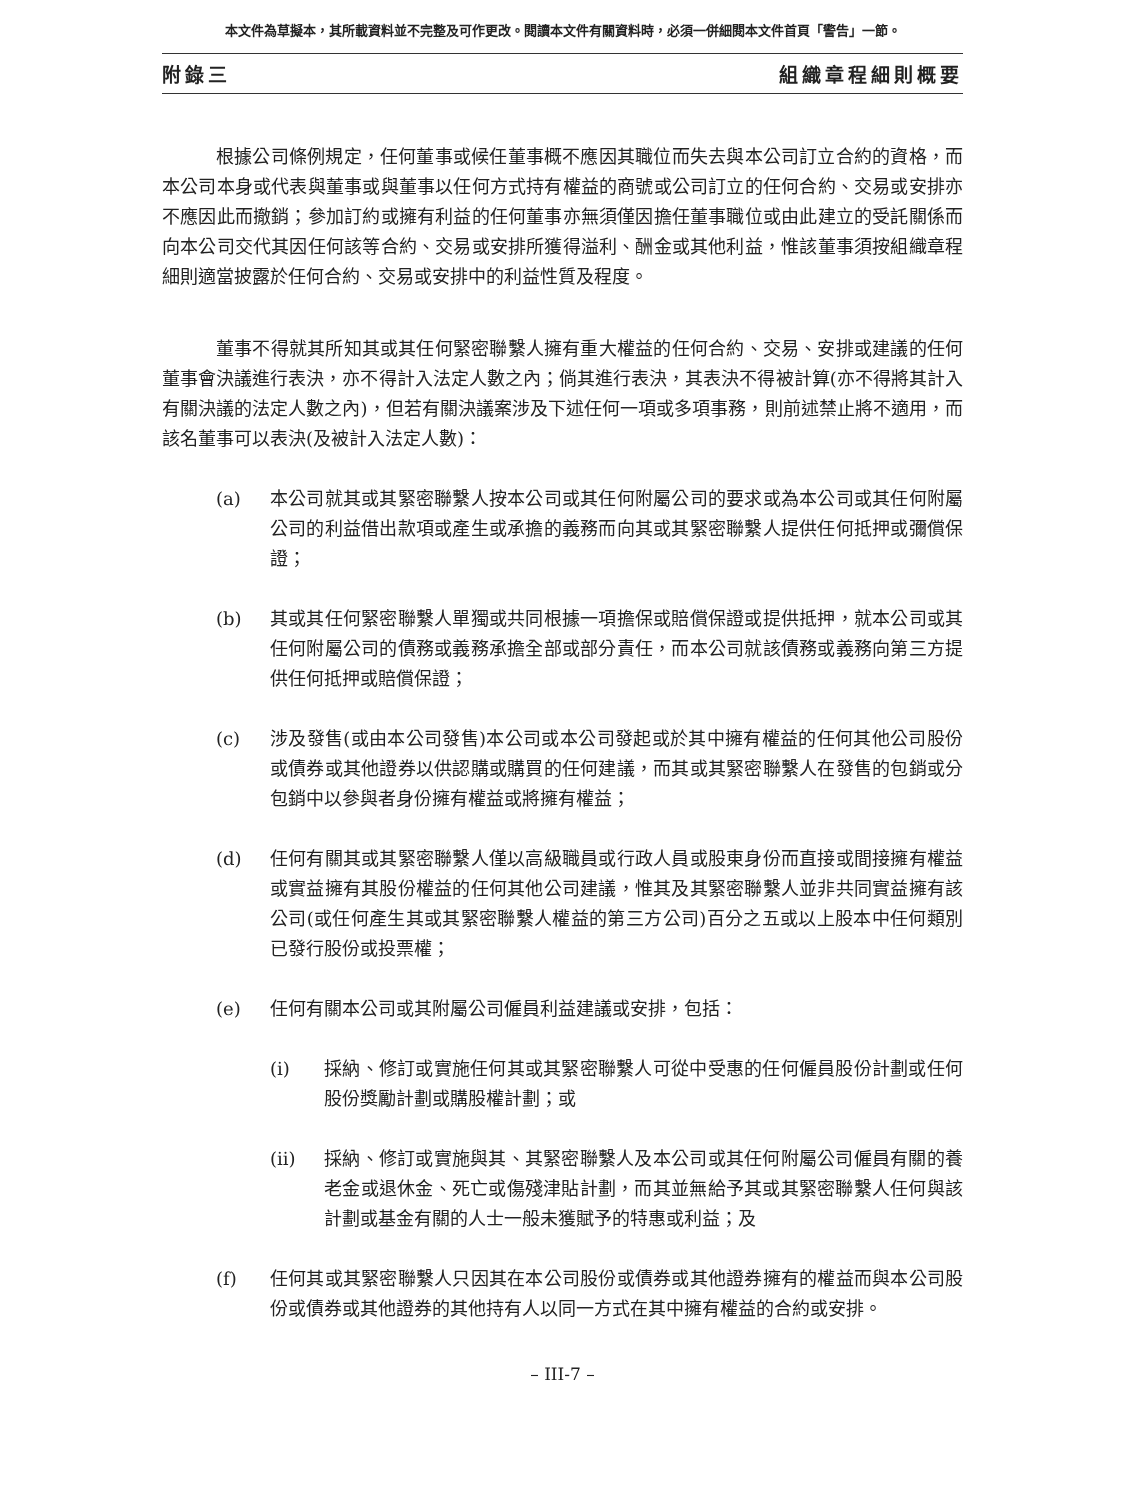本文件為草擬本，其所載資料並不完整及可作更改。閱讀本文件有關資料時，必須一併細閱本文件首頁「警告」一節。
附錄三 組織章程細則概要
根據公司條例規定，任何董事或候任董事概不應因其職位而失去與本公司訂立合約的資格，而本公司本身或代表與董事或與董事以任何方式持有權益的商號或公司訂立的任何合約、交易或安排亦不應因此而撤銷；參加訂約或擁有利益的任何董事亦無須僅因擔任董事職位或由此建立的受託關係而向本公司交代其因任何該等合約、交易或安排所獲得溢利、酬金或其他利益，惟該董事須按組織章程細則適當披露於任何合約、交易或安排中的利益性質及程度。
董事不得就其所知其或其任何緊密聯繫人擁有重大權益的任何合約、交易、安排或建議的任何董事會決議進行表決，亦不得計入法定人數之內；倘其進行表決，其表決不得被計算(亦不得將其計入有關決議的法定人數之內)，但若有關決議案涉及下述任何一項或多項事務，則前述禁止將不適用，而該名董事可以表決(及被計入法定人數)：
(a) 本公司就其或其緊密聯繫人按本公司或其任何附屬公司的要求或為本公司或其任何附屬公司的利益借出款項或產生或承擔的義務而向其或其緊密聯繫人提供任何抵押或彌償保證；
(b) 其或其任何緊密聯繫人單獨或共同根據一項擔保或賠償保證或提供抵押，就本公司或其任何附屬公司的債務或義務承擔全部或部分責任，而本公司就該債務或義務向第三方提供任何抵押或賠償保證；
(c) 涉及發售(或由本公司發售)本公司或本公司發起或於其中擁有權益的任何其他公司股份或債券或其他證券以供認購或購買的任何建議，而其或其緊密聯繫人在發售的包銷或分包銷中以參與者身份擁有權益或將擁有權益；
(d) 任何有關其或其緊密聯繫人僅以高級職員或行政人員或股東身份而直接或間接擁有權益或實益擁有其股份權益的任何其他公司建議，惟其及其緊密聯繫人並非共同實益擁有該公司(或任何產生其或其緊密聯繫人權益的第三方公司)百分之五或以上股本中任何類別已發行股份或投票權；
(e) 任何有關本公司或其附屬公司僱員利益建議或安排，包括：
(i) 採納、修訂或實施任何其或其緊密聯繫人可從中受惠的任何僱員股份計劃或任何股份獎勵計劃或購股權計劃；或
(ii) 採納、修訂或實施與其、其緊密聯繫人及本公司或其任何附屬公司僱員有關的養老金或退休金、死亡或傷殘津貼計劃，而其並無給予其或其緊密聯繫人任何與該計劃或基金有關的人士一般未獲賦予的特惠或利益；及
(f) 任何其或其緊密聯繫人只因其在本公司股份或債券或其他證券擁有的權益而與本公司股份或債券或其他證券的其他持有人以同一方式在其中擁有權益的合約或安排。
– III-7 –